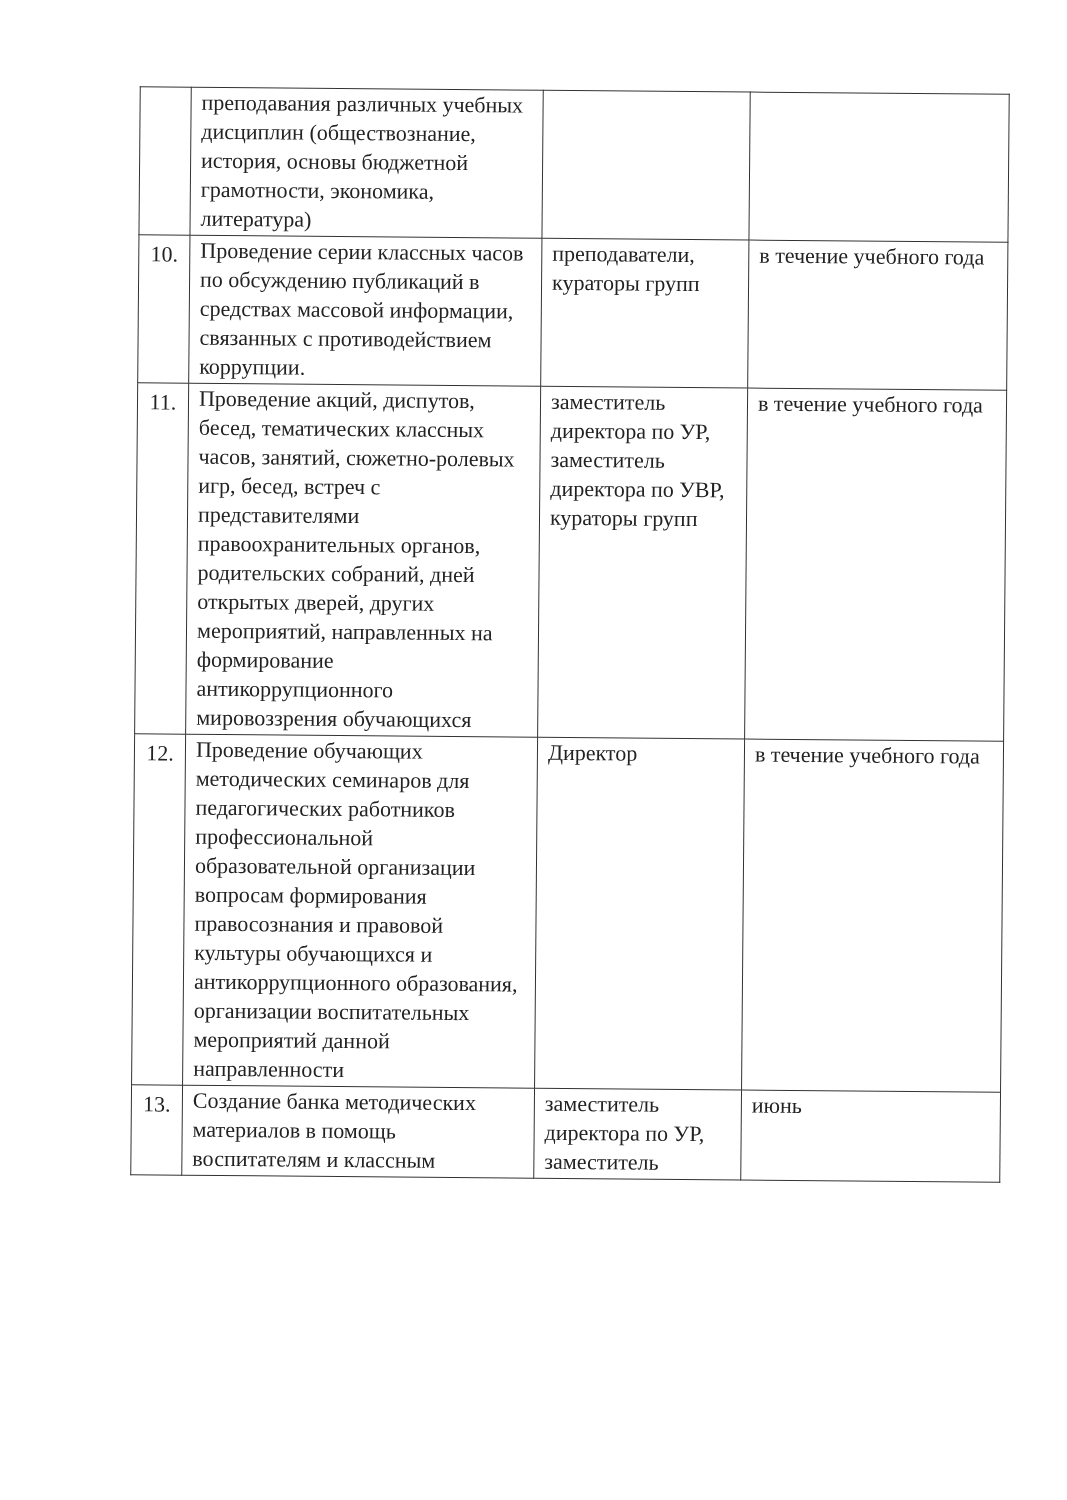| | преподавания различных учебных дисциплин (обществознание, история, основы бюджетной грамотности, экономика, литература) | | |
| 10. | Проведение серии классных часов по обсуждению публикаций в средствах массовой информации, связанных с противодействием коррупции. | преподаватели, кураторы групп | в течение учебного года |
| 11. | Проведение акций, диспутов, бесед, тематических классных часов, занятий, сюжетно-ролевых игр, бесед, встреч с представителями правоохранительных органов, родительских собраний, дней открытых дверей, других мероприятий, направленных на формирование антикоррупционного мировоззрения обучающихся | заместитель директора по УР, заместитель директора по УВР, кураторы групп | в течение учебного года |
| 12. | Проведение обучающих методических семинаров для педагогических работников профессиональной образовательной организации вопросам формирования правосознания и правовой культуры обучающихся и антикоррупционного образования, организации воспитательных мероприятий данной направленности | Директор | в течение учебного года |
| 13. | Создание банка методических материалов в помощь воспитателям и классным | заместитель директора по УР, заместитель | июнь |